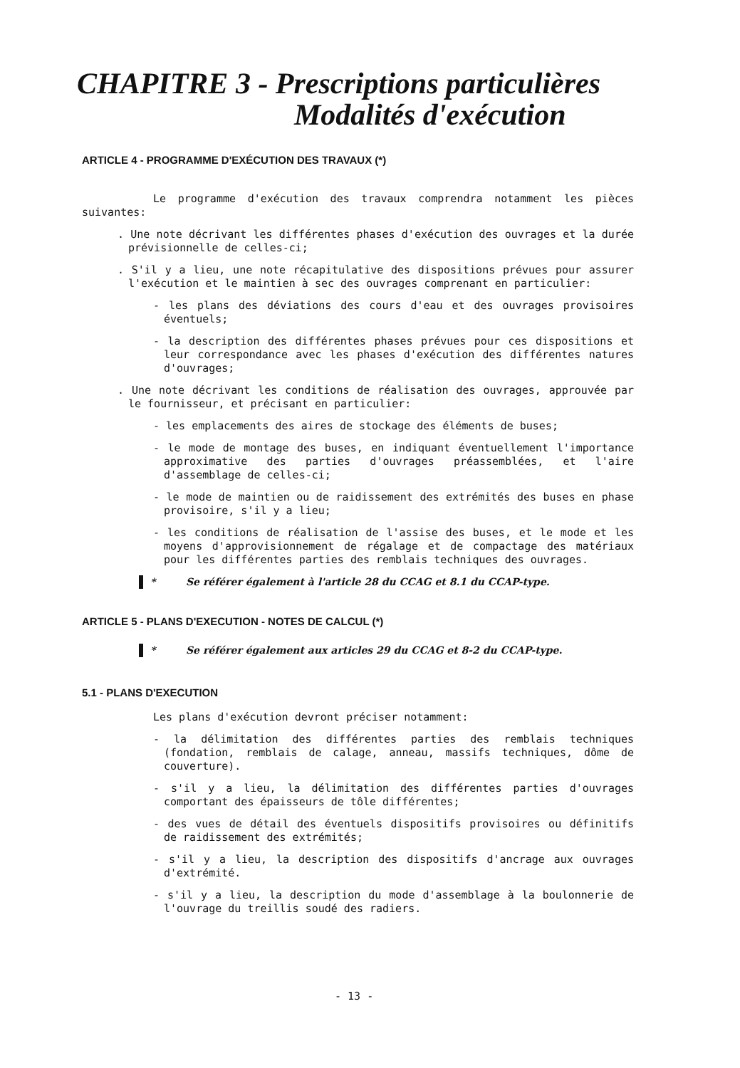CHAPITRE 3 - Prescriptions particulières
Modalités d'exécution
ARTICLE 4 - PROGRAMME D'EXÉCUTION DES TRAVAUX (*)
Le programme d'exécution des travaux comprendra notamment les pièces suivantes:
. Une note décrivant les différentes phases d'exécution des ouvrages et la durée prévisionnelle de celles-ci;
. S'il y a lieu, une note récapitulative des dispositions prévues pour assurer l'exécution et le maintien à sec des ouvrages comprenant en particulier:
- les plans des déviations des cours d'eau et des ouvrages provisoires éventuels;
- la description des différentes phases prévues pour ces dispositions et leur correspondance avec les phases d'exécution des différentes natures d'ouvrages;
. Une note décrivant les conditions de réalisation des ouvrages, approuvée par le fournisseur, et précisant en particulier:
- les emplacements des aires de stockage des éléments de buses;
- le mode de montage des buses, en indiquant éventuellement l'importance approximative des parties d'ouvrages préassemblées, et l'aire d'assemblage de celles-ci;
- le mode de maintien ou de raidissement des extrémités des buses en phase provisoire, s'il y a lieu;
- les conditions de réalisation de l'assise des buses, et le mode et les moyens d'approvisionnement de régalage et de compactage des matériaux pour les différentes parties des remblais techniques des ouvrages.
* Se référer également à l'article 28 du CCAG et 8.1 du CCAP-type.
ARTICLE 5 - PLANS D'EXECUTION - NOTES DE CALCUL (*)
* Se référer également aux articles 29 du CCAG et 8-2 du CCAP-type.
5.1 - PLANS D'EXECUTION
Les plans d'exécution devront préciser notamment:
- la délimitation des différentes parties des remblais techniques (fondation, remblais de calage, anneau, massifs techniques, dôme de couverture).
- s'il y a lieu, la délimitation des différentes parties d'ouvrages comportant des épaisseurs de tôle différentes;
- des vues de détail des éventuels dispositifs provisoires ou définitifs de raidissement des extrémités;
- s'il y a lieu, la description des dispositifs d'ancrage aux ouvrages d'extrémité.
- s'il y a lieu, la description du mode d'assemblage à la boulonnerie de l'ouvrage du treillis soudé des radiers.
- 13 -